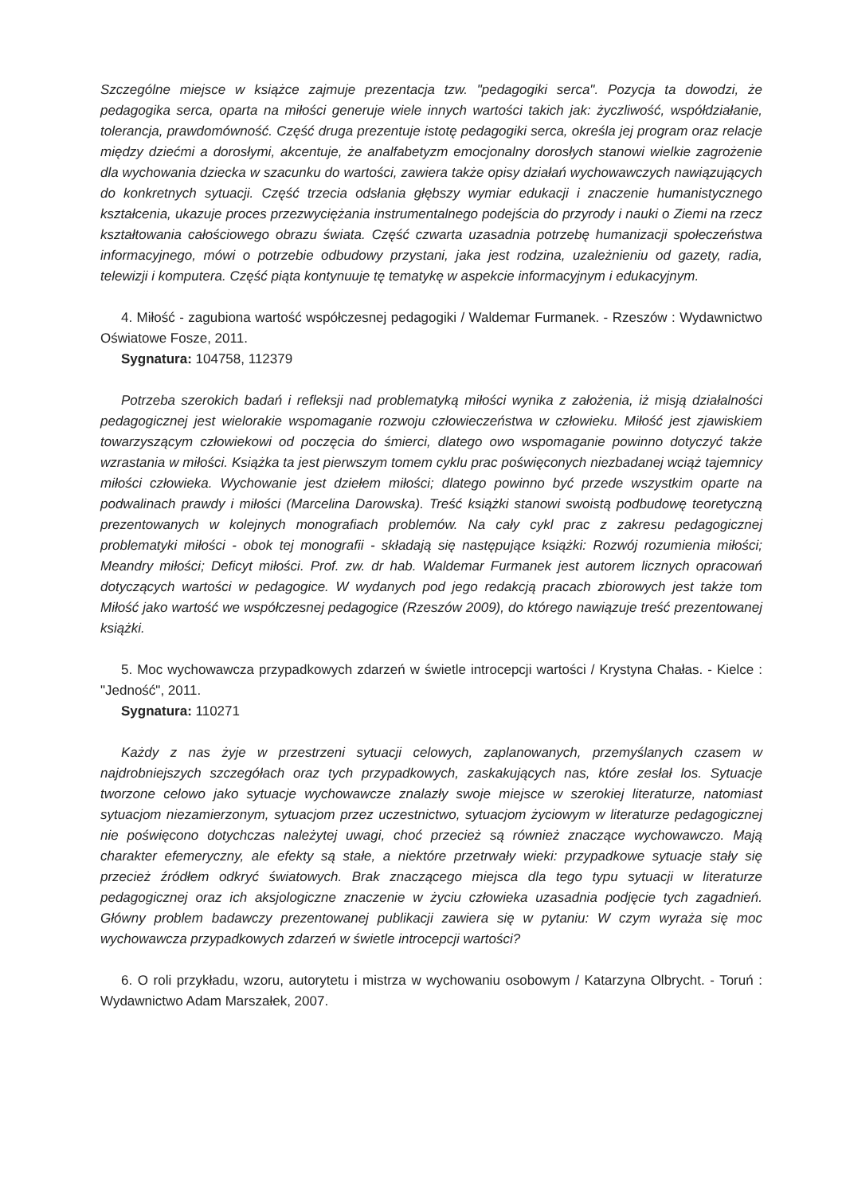Szczególne miejsce w książce zajmuje prezentacja tzw. "pedagogiki serca". Pozycja ta dowodzi, że pedagogika serca, oparta na miłości generuje wiele innych wartości takich jak: życzliwość, współdziałanie, tolerancja, prawdomówność. Część druga prezentuje istotę pedagogiki serca, określa jej program oraz relacje między dziećmi a dorosłymi, akcentuje, że analfabetyzm emocjonalny dorosłych stanowi wielkie zagrożenie dla wychowania dziecka w szacunku do wartości, zawiera także opisy działań wychowawczych nawiązujących do konkretnych sytuacji. Część trzecia odsłania głębszy wymiar edukacji i znaczenie humanistycznego kształcenia, ukazuje proces przezwyciężania instrumentalnego podejścia do przyrody i nauki o Ziemi na rzecz kształtowania całościowego obrazu świata. Część czwarta uzasadnia potrzebę humanizacji społeczeństwa informacyjnego, mówi o potrzebie odbudowy przystani, jaka jest rodzina, uzależnieniu od gazety, radia, telewizji i komputera. Część piąta kontynuuje tę tematykę w aspekcie informacyjnym i edukacyjnym.
4. Miłość - zagubiona wartość współczesnej pedagogiki / Waldemar Furmanek. - Rzeszów : Wydawnictwo Oświatowe Fosze, 2011.
Sygnatura: 104758, 112379
Potrzeba szerokich badań i refleksji nad problematyką miłości wynika z założenia, iż misją działalności pedagogicznej jest wielorakie wspomaganie rozwoju człowieczeństwa w człowieku. Miłość jest zjawiskiem towarzyszącym człowiekowi od poczęcia do śmierci, dlatego owo wspomaganie powinno dotyczyć także wzrastania w miłości. Książka ta jest pierwszym tomem cyklu prac poświęconych niezbadanej wciąż tajemnicy miłości człowieka. Wychowanie jest dziełem miłości; dlatego powinno być przede wszystkim oparte na podwalinach prawdy i miłości (Marcelina Darowska). Treść książki stanowi swoistą podbudowę teoretyczną prezentowanych w kolejnych monografiach problemów. Na cały cykl prac z zakresu pedagogicznej problematyki miłości - obok tej monografii - składają się następujące książki: Rozwój rozumienia miłości; Meandry miłości; Deficyt miłości. Prof. zw. dr hab. Waldemar Furmanek jest autorem licznych opracowań dotyczących wartości w pedagogice. W wydanych pod jego redakcją pracach zbiorowych jest także tom Miłość jako wartość we współczesnej pedagogice (Rzeszów 2009), do którego nawiązuje treść prezentowanej książki.
5. Moc wychowawcza przypadkowych zdarzeń w świetle introcepcji wartości / Krystyna Chałas. - Kielce : "Jedność", 2011.
Sygnatura: 110271
Każdy z nas żyje w przestrzeni sytuacji celowych, zaplanowanych, przemyślanych czasem w najdrobniejszych szczegółach oraz tych przypadkowych, zaskakujących nas, które zesłał los. Sytuacje tworzone celowo jako sytuacje wychowawcze znalazły swoje miejsce w szerokiej literaturze, natomiast sytuacjom niezamierzonym, sytuacjom przez uczestnictwo, sytuacjom życiowym w literaturze pedagogicznej nie poświęcono dotychczas należytej uwagi, choć przecież są również znaczące wychowawczo. Mają charakter efemeryczny, ale efekty są stałe, a niektóre przetrwały wieki: przypadkowe sytuacje stały się przecież źródłem odkryć światowych. Brak znaczącego miejsca dla tego typu sytuacji w literaturze pedagogicznej oraz ich aksjologiczne znaczenie w życiu człowieka uzasadnia podjęcie tych zagadnień. Główny problem badawczy prezentowanej publikacji zawiera się w pytaniu: W czym wyraża się moc wychowawcza przypadkowych zdarzeń w świetle introcepcji wartości?
6. O roli przykładu, wzoru, autorytetu i mistrza w wychowaniu osobowym / Katarzyna Olbrycht. - Toruń : Wydawnictwo Adam Marszałek, 2007.